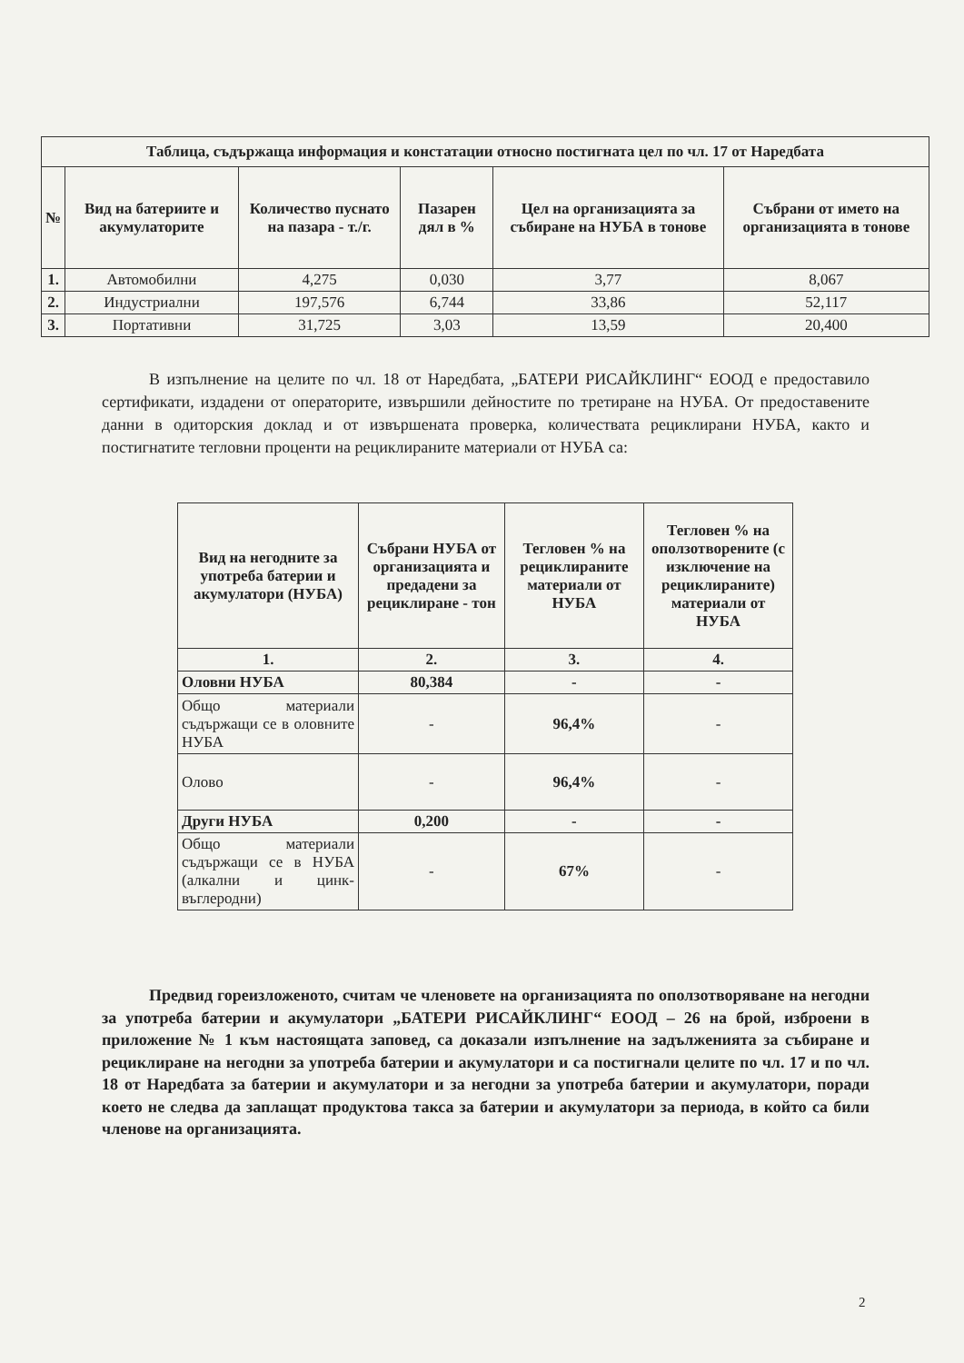| Таблица, съдържаща информация и констатации относно постигната цел по чл. 17 от Наредбата | | | | | |
| --- | --- | --- | --- | --- | --- |
| № | Вид на батериите и акумулаторите | Количество пуснато на пазара - т./г. | Пазарен дял в % | Цел на организацията за събиране на НУБА в тонове | Събрани от името на организацията в тонове |
| 1. | Автомобилни | 4,275 | 0,030 | 3,77 | 8,067 |
| 2. | Индустриални | 197,576 | 6,744 | 33,86 | 52,117 |
| 3. | Портативни | 31,725 | 3,03 | 13,59 | 20,400 |
В изпълнение на целите по чл. 18 от Наредбата, „БАТЕРИ РИСАЙКЛИНГ“ ЕООД е предоставило сертификати, издадени от операторите, извършили дейностите по третиране на НУБА. От предоставените данни в одиторския доклад и от извършената проверка, количествата рециклирани НУБА, както и постигнатите тегловни проценти на рециклираните материали от НУБА са:
| Вид на негодните за употреба батерии и акумулатори (НУБА) | Събрани НУБА от организацията и предадени за рециклиране - тон | Тегловен % на рециклираните материали от НУБА | Тегловен % на оползотворените (с изключение на рециклираните) материали от НУБА |
| --- | --- | --- | --- |
| 1. | 2. | 3. | 4. |
| Оловни НУБА | 80,384 | - | - |
| Общо материали съдържащи се в оловните НУБА | - | 96,4% | - |
| Олово | - | 96,4% | - |
| Други НУБА | 0,200 | - | - |
| Общо материали съдържащи се в НУБА (алкални и цинк-въглеродни) | - | 67% | - |
Предвид гореизложеното, считам че членовете на организацията по оползотворяване на негодни за употреба батерии и акумулатори „БАТЕРИ РИСАЙКЛИНГ“ ЕООД – 26 на брой, изброени в приложение № 1 към настоящата заповед, са доказали изпълнение на задълженията за събиране и рециклиране на негодни за употреба батерии и акумулатори и са постигнали целите по чл. 17 и по чл. 18 от Наредбата за батерии и акумулатори и за негодни за употреба батерии и акумулатори, поради което не следва да заплащат продуктова такса за батерии и акумулатори за периода, в който са били членове на организацията.
2